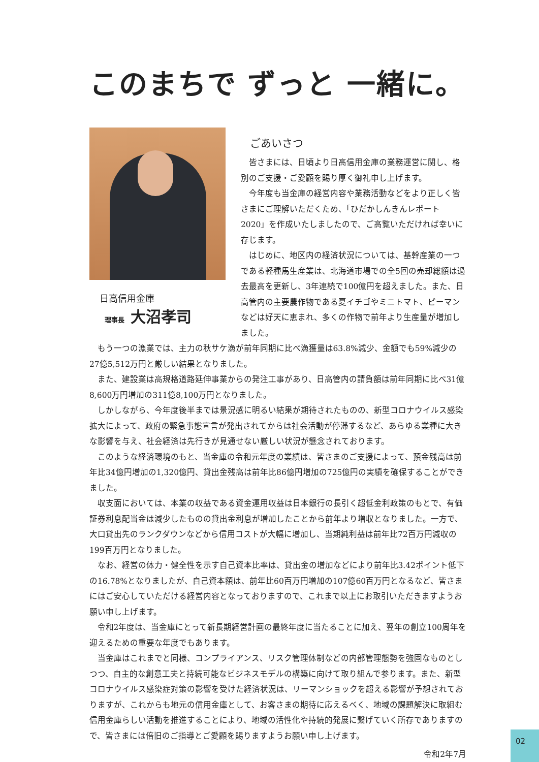このまちで ずっと 一緒に。
日高信用金庫
理事長 大沼孝司
ごあいさつ
皆さまには、日頃より日高信用金庫の業務運営に関し、格別のご支援・ご愛顧を賜り厚く御礼申し上げます。
今年度も当金庫の経営内容や業務活動などをより正しく皆さまにご理解いただくため、「ひだかしんきんレポート2020」を作成いたしましたので、ご高覧いただければ幸いに存じます。
はじめに、地区内の経済状況については、基幹産業の一つである軽種馬生産業は、北海道市場での全5回の売却総額は過去最高を更新し、3年連続で100億円を超えました。また、日高管内の主要農作物である夏イチゴやミニトマト、ピーマンなどは好天に恵まれ、多くの作物で前年より生産量が増加しました。
もう一つの漁業では、主力の秋サケ漁が前年同期に比べ漁獲量は63.8%減少、金額でも59%減少の27億5,512万円と厳しい結果となりました。
また、建設業は高規格道路延伸事業からの発注工事があり、日高管内の請負額は前年同期に比べ31億8,600万円増加の311億8,100万円となりました。
しかしながら、今年度後半までは景況感に明るい結果が期待されたものの、新型コロナウイルス感染拡大によって、政府の緊急事態宣言が発出されてからは社会活動が停滞するなど、あらゆる業種に大きな影響を与え、社会経済は先行きが見通せない厳しい状況が懸念されております。
このような経済環境のもと、当金庫の令和元年度の業績は、皆さまのご支援によって、預金残高は前年比34億円増加の1,320億円、貸出金残高は前年比86億円増加の725億円の実績を確保することができました。
収支面においては、本業の収益である資金運用収益は日本銀行の長引く超低金利政策のもとで、有価証券利息配当金は減少したものの貸出金利息が増加したことから前年より増収となりました。一方で、大口貸出先のランクダウンなどから信用コストが大幅に増加し、当期純利益は前年比72百万円減収の199百万円となりました。
なお、経営の体力・健全性を示す自己資本比率は、貸出金の増加などにより前年比3.42ポイント低下の16.78%となりましたが、自己資本額は、前年比60百万円増加の107億60百万円となるなど、皆さまにはご安心していただける経営内容となっておりますので、これまで以上にお取引いただきますようお願い申し上げます。
令和2年度は、当金庫にとって新長期経営計画の最終年度に当たることに加え、翌年の創立100周年を迎えるための重要な年度でもあります。
当金庫はこれまでと同様、コンプライアンス、リスク管理体制などの内部管理態勢を強固なものとしつつ、自主的な創意工夫と持続可能なビジネスモデルの構築に向けて取り組んで参ります。また、新型コロナウイルス感染症対策の影響を受けた経済状況は、リーマンショックを超える影響が予想されておりますが、これからも地元の信用金庫として、お客さまの期待に応えるべく、地域の課題解決に取組む信用金庫らしい活動を推進することにより、地域の活性化や持続的発展に繋げていく所存でありますので、皆さまには倍旧のご指導とご愛顧を賜りますようお願い申し上げます。
令和2年7月
02